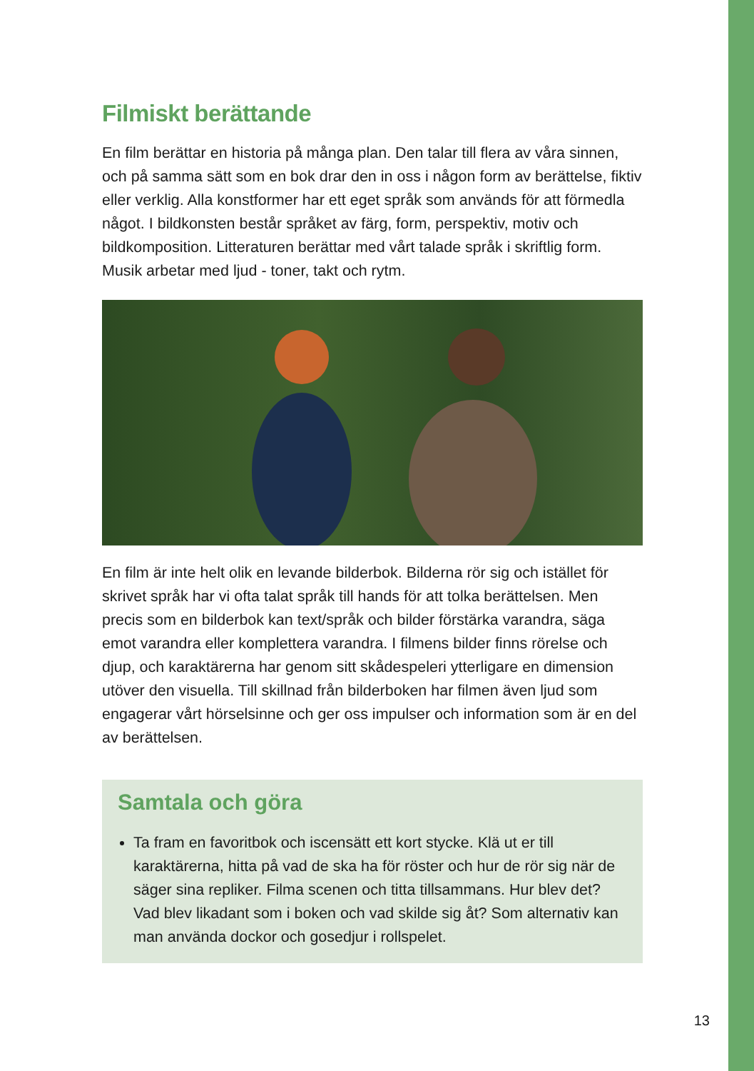Filmiskt berättande
En film berättar en historia på många plan. Den talar till flera av våra sinnen, och på samma sätt som en bok drar den in oss i någon form av berättelse, fiktiv eller verklig. Alla konstformer har ett eget språk som används för att förmedla något. I bildkonsten består språket av färg, form, perspektiv, motiv och bildkomposition. Litteraturen berättar med vårt talade språk i skriftlig form. Musik arbetar med ljud - toner, takt och rytm.
En film är inte helt olik en levande bilderbok. Bilderna rör sig och istället för skrivet språk har vi ofta talat språk till hands för att tolka berättelsen. Men precis som en bilderbok kan text/språk och bilder förstärka varandra, säga emot varandra eller komplettera varandra. I filmens bilder finns rörelse och djup, och karaktärerna har genom sitt skådespeleri ytterligare en dimension utöver den visuella. Till skillnad från bilderboken har filmen även ljud som engagerar vårt hörselsinne och ger oss impulser och information som är en del av berättelsen.
Samtala och göra
Ta fram en favoritbok och iscensätt ett kort stycke. Klä ut er till karaktärerna, hitta på vad de ska ha för röster och hur de rör sig när de säger sina repliker. Filma scenen och titta tillsammans. Hur blev det? Vad blev likadant som i boken och vad skilde sig åt? Som alternativ kan man använda dockor och gosedjur i rollspelet.
13